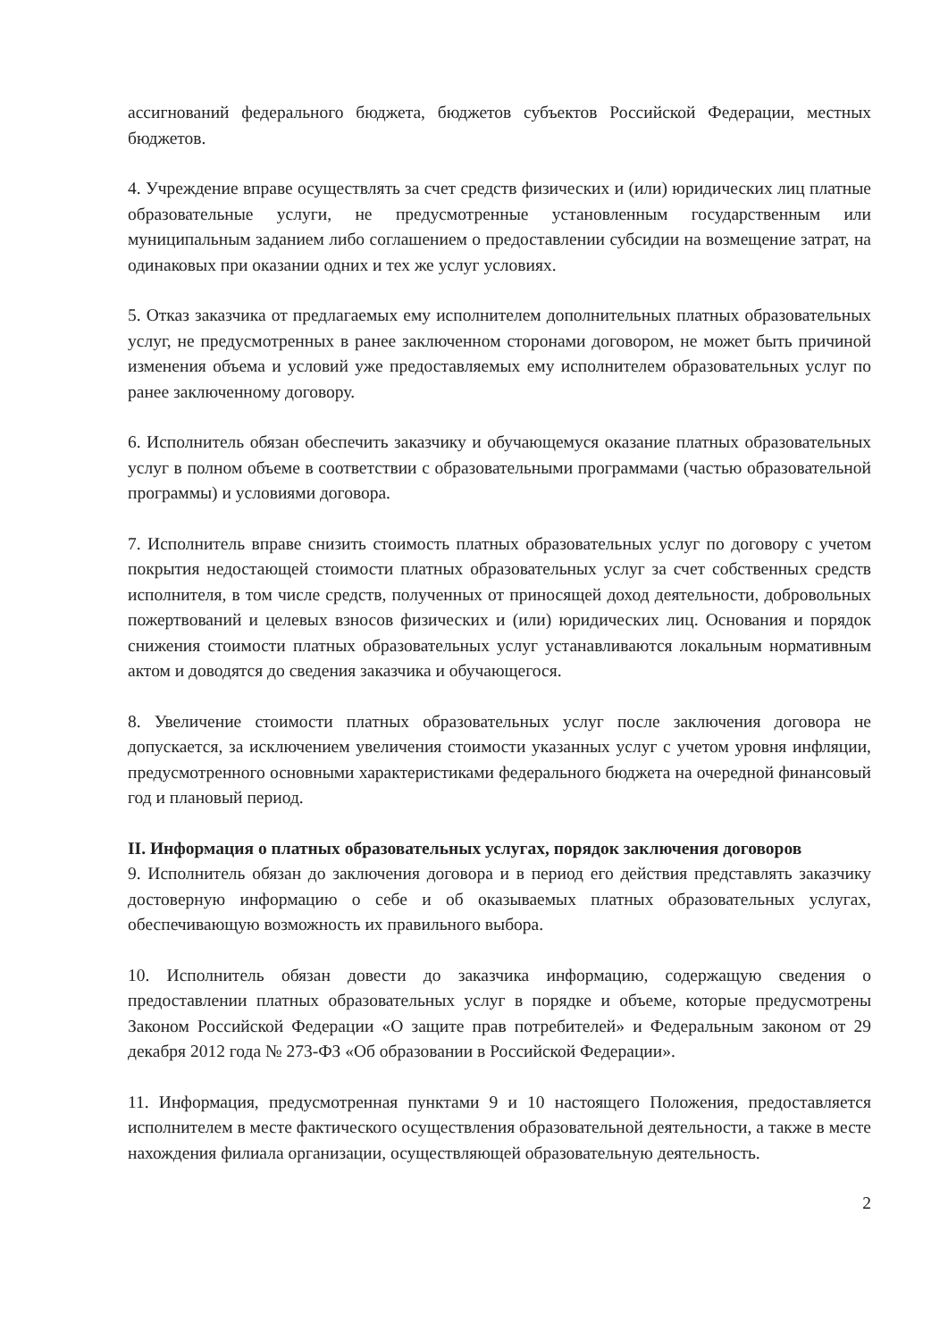ассигнований федерального бюджета, бюджетов субъектов Российской Федерации, местных бюджетов.
4. Учреждение вправе осуществлять за счет средств физических и (или) юридических лиц платные образовательные услуги, не предусмотренные установленным государственным или муниципальным заданием либо соглашением о предоставлении субсидии на возмещение затрат, на одинаковых при оказании одних и тех же услуг условиях.
5. Отказ заказчика от предлагаемых ему исполнителем дополнительных платных образовательных услуг, не предусмотренных в ранее заключенном сторонами договором, не может быть причиной изменения объема и условий уже предоставляемых ему исполнителем образовательных услуг по ранее заключенному договору.
6. Исполнитель обязан обеспечить заказчику и обучающемуся оказание платных образовательных услуг в полном объеме в соответствии с образовательными программами (частью образовательной программы) и условиями договора.
7. Исполнитель вправе снизить стоимость платных образовательных услуг по договору с учетом покрытия недостающей стоимости платных образовательных услуг за счет собственных средств исполнителя, в том числе средств, полученных от приносящей доход деятельности, добровольных пожертвований и целевых взносов физических и (или) юридических лиц. Основания и порядок снижения стоимости платных образовательных услуг устанавливаются локальным нормативным актом и доводятся до сведения заказчика и обучающегося.
8. Увеличение стоимости платных образовательных услуг после заключения договора не допускается, за исключением увеличения стоимости указанных услуг с учетом уровня инфляции, предусмотренного основными характеристиками федерального бюджета на очередной финансовый год и плановый период.
II. Информация о платных образовательных услугах, порядок заключения договоров
9. Исполнитель обязан до заключения договора и в период его действия представлять заказчику достоверную информацию о себе и об оказываемых платных образовательных услугах, обеспечивающую возможность их правильного выбора.
10. Исполнитель обязан довести до заказчика информацию, содержащую сведения о предоставлении платных образовательных услуг в порядке и объеме, которые предусмотрены Законом Российской Федерации «О защите прав потребителей» и Федеральным законом от 29 декабря 2012 года № 273-ФЗ «Об образовании в Российской Федерации».
11. Информация, предусмотренная пунктами 9 и 10 настоящего Положения, предоставляется исполнителем в месте фактического осуществления образовательной деятельности, а также в месте нахождения филиала организации, осуществляющей образовательную деятельность.
2